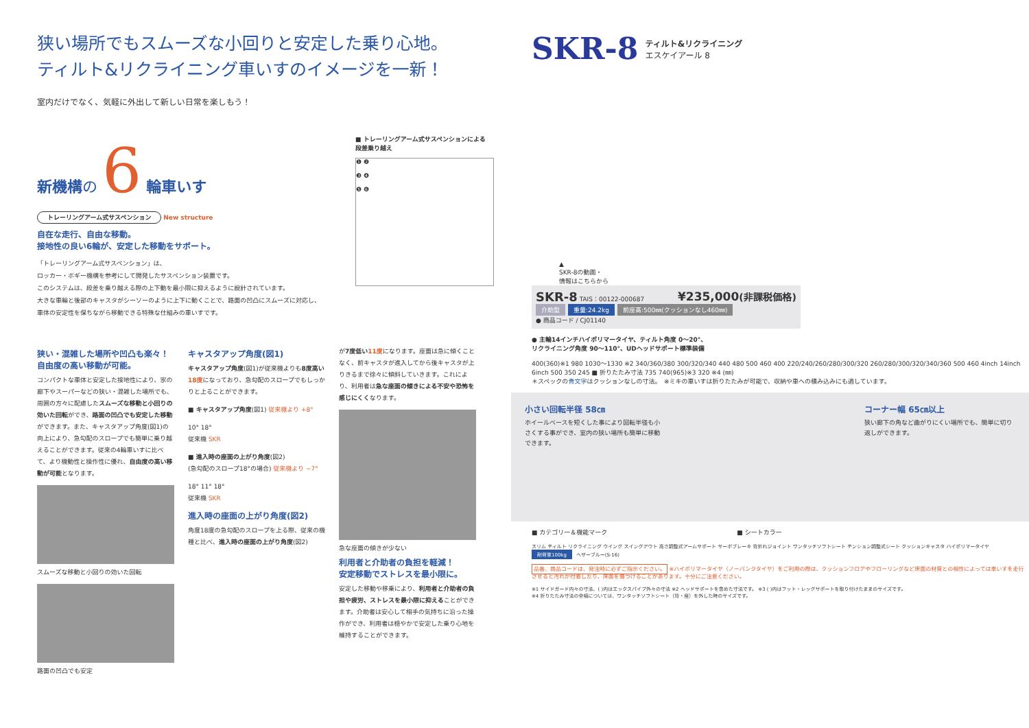狭い場所でもスムーズな小回りと安定した乗り心地。
ティルト&リクライニング車いすのイメージを一新！
室内だけでなく、気軽に外出して新しい日常を楽しもう！
新機構の 6 輪車いす
トレーリングアーム式サスペンション New structure
自在な走行、自由な移動。
接地性の良い6輪が、安定した移動をサポート。
「トレーリングアーム式サスペンション」は、
ロッカー・ボギー機構を参考にして開発したサスペンション装置です。
このシステムは、段差を乗り越える際の上下動を最小限に抑えるように設計されています。
大きな車輪と後部のキャスタがシーソーのように上下に動くことで、路面の凹凸にスムーズに対応し、
車体の安定性を保ちながら移動できる特殊な仕組みの車いすです。
■ トレーリングアーム式サスペンションによる
段差乗り越え
❶ ❷
❸ ❹
❺ ❻
狭い・混雑した場所や凹凸も楽々！
自由度の高い移動が可能。
コンパクトな車体と安定した接地性により、家の廊下やスーパーなどの狭い・混雑した場所でも、周囲の方々に配慮したスムーズな移動と小回りの効いた回転ができ、路面の凹凸でも安定した移動ができます。また、キャスタアップ角度(図1)の向上により、急勾配のスロープでも簡単に乗り越えることができます。従来の4輪車いすに比べて、より機動性と操作性に優れ、自由度の高い移動が可能となります。
スムーズな移動と小回りの効いた回転
路面の凹凸でも安定
キャスタアップ角度(図1)
キャスタアップ角度(図1)が従来機よりも8度高い18度になっており、急勾配のスロープでもしっかりと上ることができます。
■ キャスタアップ角度(図1) 従来機より +8°
10° 18°
従来機 SKR
■ 進入時の座面の上がり角度(図2)
(急勾配のスロープ18°の場合) 従来機より −7°
18° 11° 18°
従来機 SKR
進入時の座面の上がり角度(図2)
角度18度の急勾配のスロープを上る際、従来の機種と比べ、進入時の座面の上がり角度(図2)
が7度低い11度になります。座面は急に傾くことなく、前キャスタが進入してから後キャスタが上りきるまで徐々に傾斜していきます。これにより、利用者は急な座面の傾きによる不安や恐怖を感じにくくなります。
急な座面の傾きが少ない
利用者と介助者の負担を軽減！
安定移動でストレスを最小限に。
安定した移動や移乗により、利用者と介助者の負担や疲労、ストレスを最小限に抑えることができます。介助者は安心して相手の気持ちに沿った操作ができ、利用者は穏やかで安定した乗り心地を維持することができます。
SKR-8 ティルト&リクライニング
エスケイアール 8
▲
SKR-8の動画・
情報はこちらから
SKR-8 TAIS：00122-000687 ¥235,000(非課税価格)
介助型 重量:24.2kg 前座高:500㎜(クッションなし460㎜)
● 商品コード / CJ01140
● 主輪14インチハイポリマータイヤ、ティルト角度 0〜20°、
リクライニング角度 90〜110°、UDヘッドサポート標準装備
400(360)※1 980 1030〜1330 ※2 340/360/380 300/320/340 440 480 500 460 400 220/240/260/280/300/320 260/280/300/320/340/360 500 460 4inch 14inch 6inch 500 350 245 ■ 折りたたみ寸法 735 740(965)※3 320 ※4 (㎜)
＊スペックの青文字はクッションなしの寸法。　※ミキの車いすは折りたたみが可能で、収納や車への積み込みにも適しています。
小さい回転半径 58㎝
ホイールベースを短くした事により回転半径も小さくする事ができ、室内の狭い場所も簡単に移動できます。
コーナー幅 65㎝以上
狭い廊下の角など曲がりにくい場所でも、簡単に切り返しができます。
■ カテゴリー＆機能マーク　　　　　　　　　　　　　　　　　　　　　■ シートカラー
スリム ティルト リクライニング ウイング スイングアウト 高さ調整式アームサポート サーボブレーキ 背折れジョイント ワンタッチソフトシート テンション調整式シート クッションキャスタ ハイポリマータイヤ 耐荷重100kg ヘザーブルー(S-16)
品番、商品コードは、発注時に必ずご指示ください。 ※ハイポリマータイヤ（ノーパンクタイヤ）をご利用の際は、クッションフロアやフローリングなど床面の材質との相性によっては車いすを走行させると汚れが付着したり、床面を傷つけることがあります。十分にご注意ください。
※1 サイドガード内々の寸法、( )内はエックスパイプ外々の寸法 ※2 ヘッドサポートを含めた寸法です。 ※3 ( )内はフット・レッグサポートを取り付けたままのサイズです。
※4 折りたたみ寸法の全幅については、ワンタッチソフトシート（背・座）を外した時のサイズです。